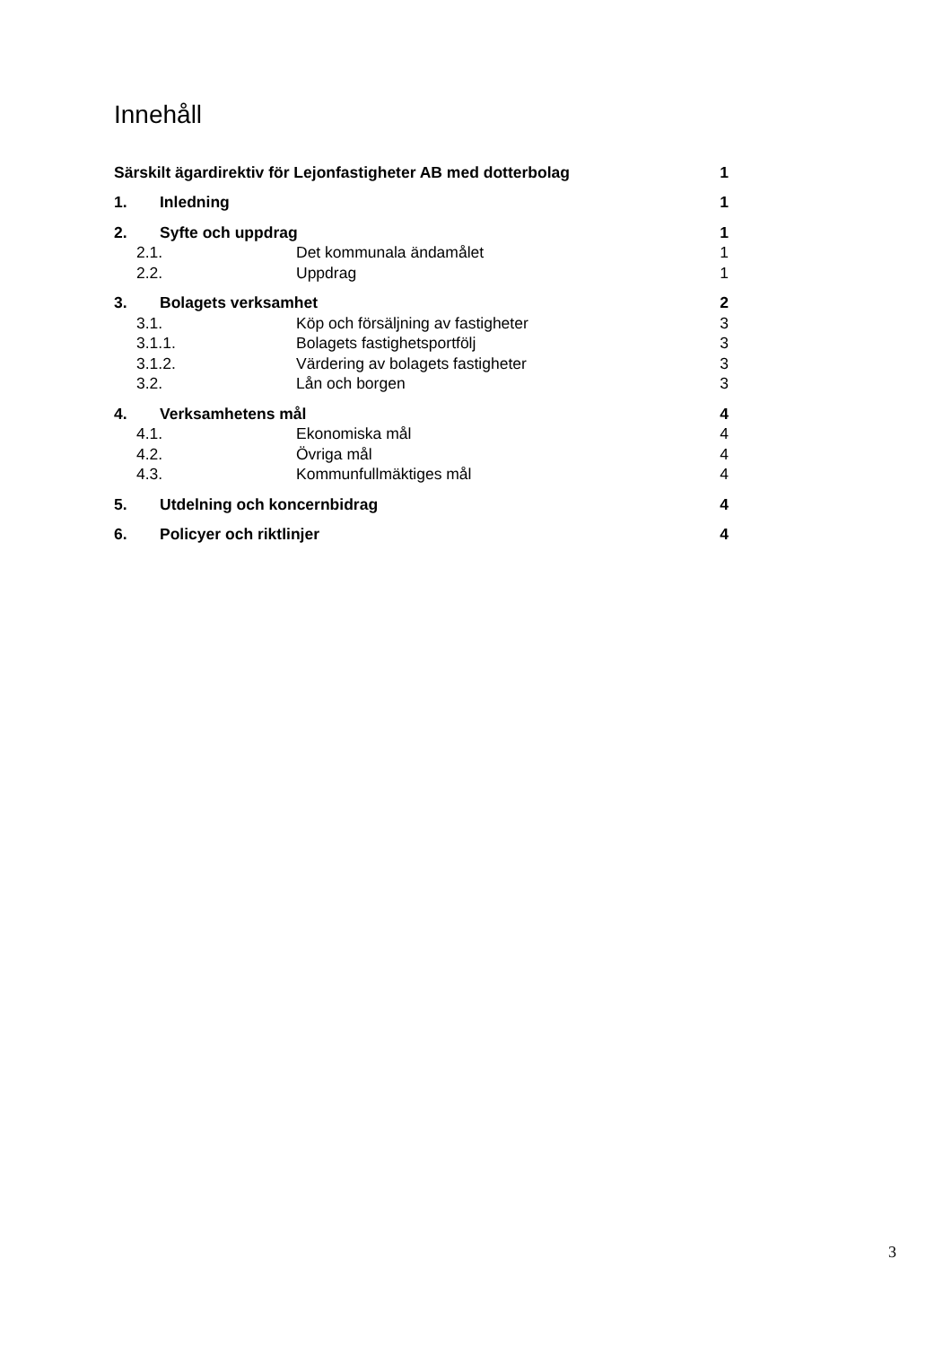Innehåll
Särskilt ägardirektiv för Lejonfastigheter AB med dotterbolag 1
1. Inledning 1
2. Syfte och uppdrag 1
2.1. Det kommunala ändamålet 1
2.2. Uppdrag 1
3. Bolagets verksamhet 2
3.1. Köp och försäljning av fastigheter 3
3.1.1. Bolagets fastighetsportfölj 3
3.1.2. Värdering av bolagets fastigheter 3
3.2. Lån och borgen 3
4. Verksamhetens mål 4
4.1. Ekonomiska mål 4
4.2. Övriga mål 4
4.3. Kommunfullmäktiges mål 4
5. Utdelning och koncernbidrag 4
6. Policyer och riktlinjer 4
3